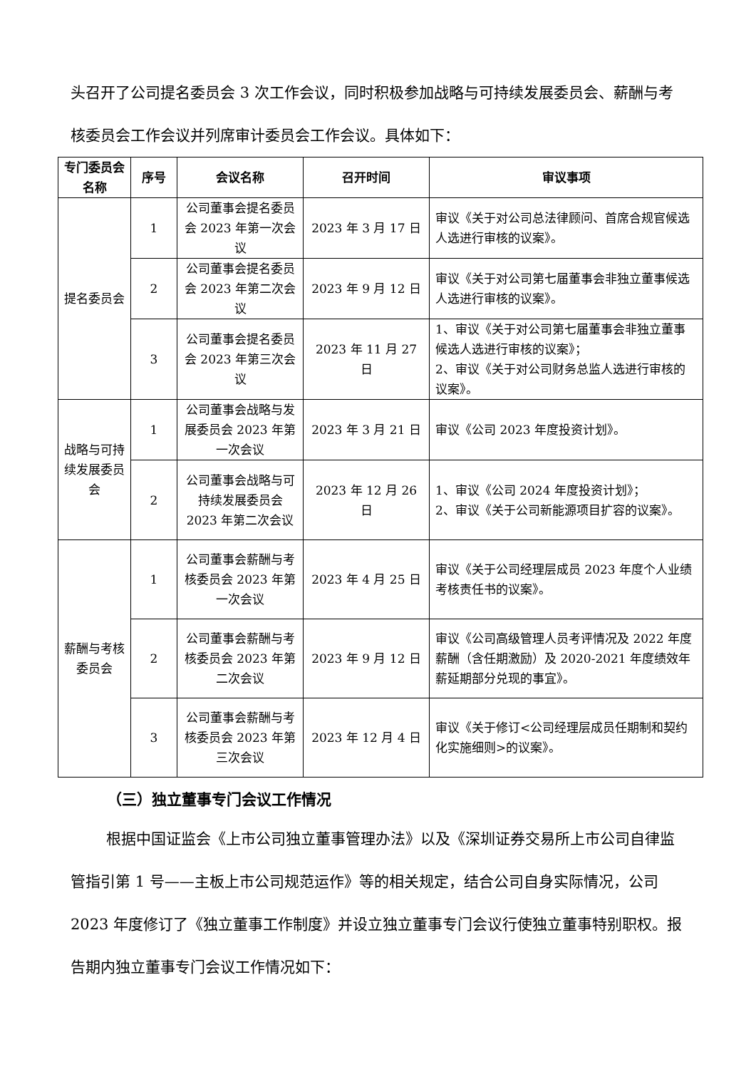头召开了公司提名委员会 3 次工作会议，同时积极参加战略与可持续发展委员会、薪酬与考核委员会工作会议并列席审计委员会工作会议。具体如下：
| 专门委员会名称 | 序号 | 会议名称 | 召开时间 | 审议事项 |
| --- | --- | --- | --- | --- |
| 提名委员会 | 1 | 公司董事会提名委员会 2023 年第一次会议 | 2023 年 3 月 17 日 | 审议《关于对公司总法律顾问、首席合规官候选人选进行审核的议案》。 |
| | 2 | 公司董事会提名委员会 2023 年第二次会议 | 2023 年 9 月 12 日 | 审议《关于对公司第七届董事会非独立董事候选人选进行审核的议案》。 |
| | 3 | 公司董事会提名委员会 2023 年第三次会议 | 2023 年 11 月 27 日 | 1、审议《关于对公司第七届董事会非独立董事候选人选进行审核的议案》； 2、审议《关于对公司财务总监人选进行审核的议案》。 |
| 战略与可持续发展委员会 | 1 | 公司董事会战略与发展委员会 2023 年第一次会议 | 2023 年 3 月 21 日 | 审议《公司 2023 年度投资计划》。 |
| | 2 | 公司董事会战略与可持续发展委员会 2023 年第二次会议 | 2023 年 12 月 26 日 | 1、审议《公司 2024 年度投资计划》； 2、审议《关于公司新能源项目扩容的议案》。 |
| 薪酬与考核委员会 | 1 | 公司董事会薪酬与考核委员会 2023 年第一次会议 | 2023 年 4 月 25 日 | 审议《关于公司经理层成员 2023 年度个人业绩考核责任书的议案》。 |
| | 2 | 公司董事会薪酬与考核委员会 2023 年第二次会议 | 2023 年 9 月 12 日 | 审议《公司高级管理人员考评情况及 2022 年度薪酬（含任期激励）及 2020-2021 年度绩效年薪延期部分兑现的事宜》。 |
| | 3 | 公司董事会薪酬与考核委员会 2023 年第三次会议 | 2023 年 12 月 4 日 | 审议《关于修订<公司经理层成员任期制和契约化实施细则>的议案》。 |
（三）独立董事专门会议工作情况
根据中国证监会《上市公司独立董事管理办法》以及《深圳证券交易所上市公司自律监管指引第 1 号——主板上市公司规范运作》等的相关规定，结合公司自身实际情况，公司 2023 年度修订了《独立董事工作制度》并设立独立董事专门会议行使独立董事特别职权。报告期内独立董事专门会议工作情况如下：